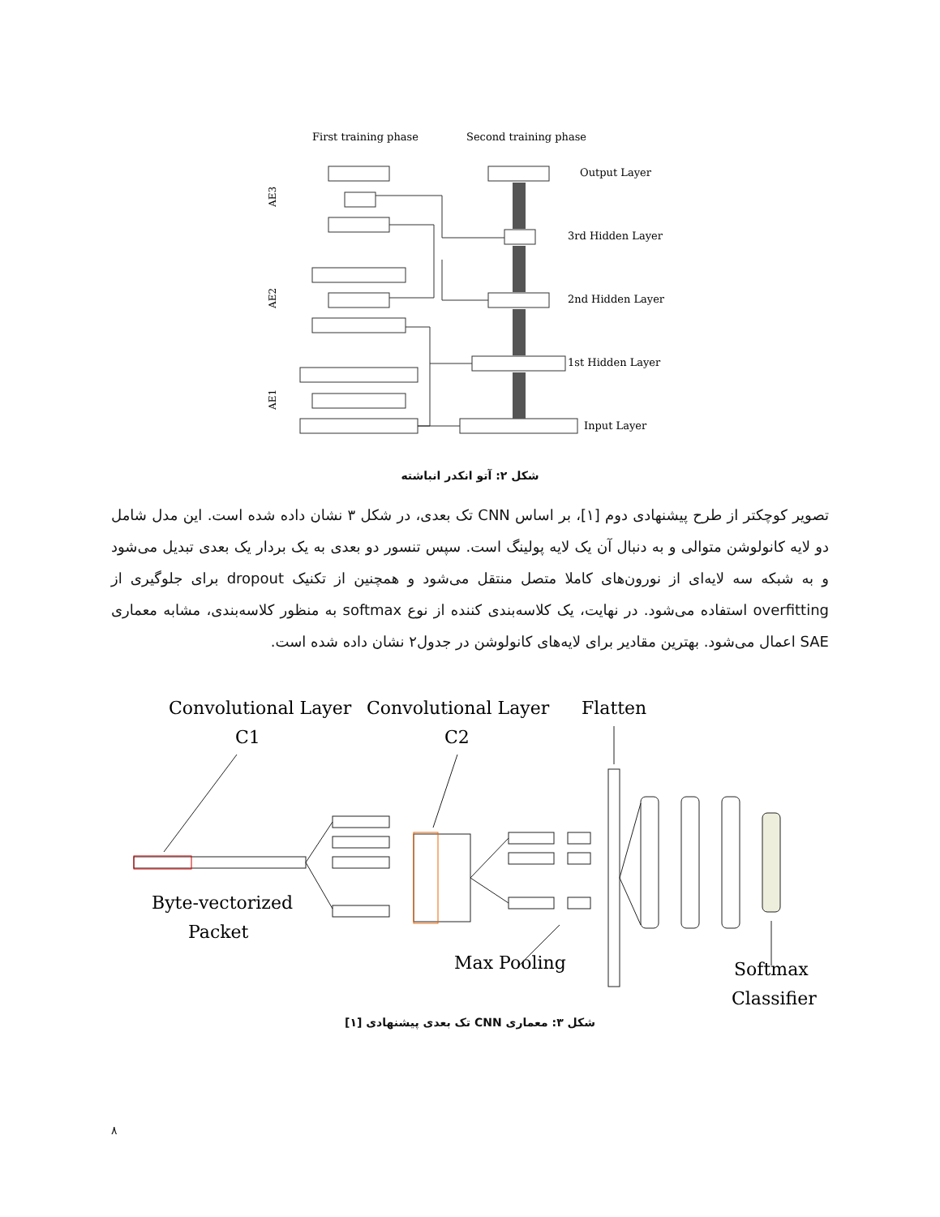First training phase
Second training phase
Output Layer
3rd Hidden Layer
2nd Hidden Layer
1st Hidden Layer
Input Layer
AE3
AE2
AE1
شکل ۲: آتو انکدر انباشته
تصویر کوچکتر از طرح پیشنهادی دوم [۱]، بر اساس CNN تک بعدی، در شکل ۳ نشان داده شده است. این مدل شامل دو لایه کانولوشن متوالی و به دنبال آن یک لایه پولینگ است. سپس تنسور دو بعدی به یک بردار یک بعدی تبدیل می‌شود و به شبکه سه لایه‌ای از نورون‌های کاملا متصل منتقل می‌شود و همچنین از تکنیک dropout برای جلوگیری از overfitting استفاده می‌شود. در نهایت، یک کلاسه‌بندی کننده از نوع softmax به منظور کلاسه‌بندی، مشابه معماری SAE اعمال می‌شود. بهترین مقادیر برای لایه‌های کانولوشن در جدول۲ نشان داده شده است.
Convolutional Layer
C1
Convolutional Layer
C2
Flatten
Byte-vectorized
Packet
Max Pooling
Softmax
Classifier
شکل ۳: معماری CNN تک بعدی پیشنهادی [۱]
۸